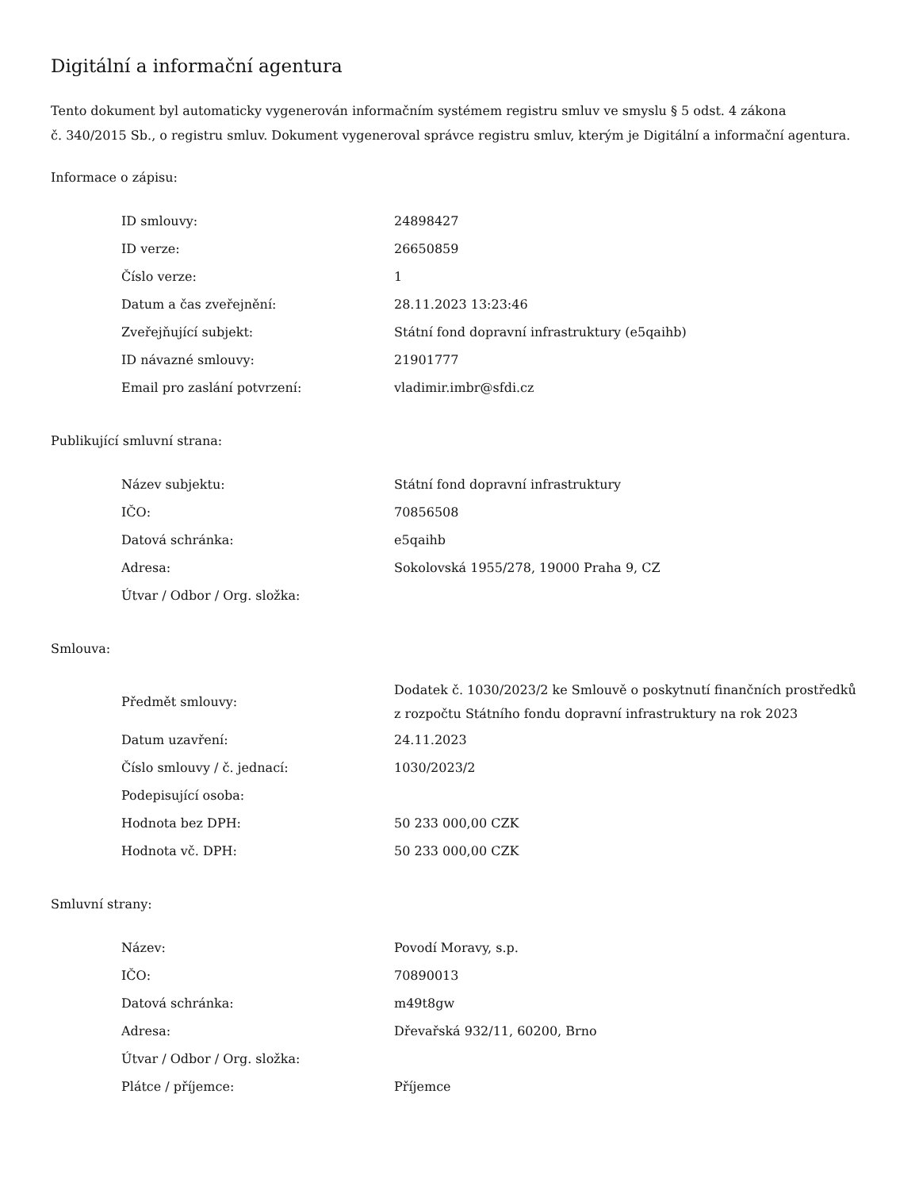Digitální a informační agentura
Tento dokument byl automaticky vygenerován informačním systémem registru smluv ve smyslu § 5 odst. 4 zákona
č. 340/2015 Sb., o registru smluv. Dokument vygeneroval správce registru smluv, kterým je Digitální a informační agentura.
Informace o zápisu:
| ID smlouvy: | 24898427 |
| ID verze: | 26650859 |
| Číslo verze: | 1 |
| Datum a čas zveřejnění: | 28.11.2023 13:23:46 |
| Zveřejňující subjekt: | Státní fond dopravní infrastruktury (e5qaihb) |
| ID návazné smlouvy: | 21901777 |
| Email pro zaslání potvrzení: | vladimir.imbr@sfdi.cz |
Publikující smluvní strana:
| Název subjektu: | Státní fond dopravní infrastruktury |
| IČO: | 70856508 |
| Datová schránka: | e5qaihb |
| Adresa: | Sokolovská 1955/278, 19000 Praha 9, CZ |
| Útvar / Odbor / Org. složka: | |
Smlouva:
| Předmět smlouvy: | Dodatek č. 1030/2023/2 ke Smlouvě o poskytnutí finančních prostředků z rozpočtu Státního fondu dopravní infrastruktury na rok 2023 |
| Datum uzavření: | 24.11.2023 |
| Číslo smlouvy / č. jednací: | 1030/2023/2 |
| Podepisující osoba: | |
| Hodnota bez DPH: | 50 233 000,00 CZK |
| Hodnota vč. DPH: | 50 233 000,00 CZK |
Smluvní strany:
| Název: | Povodí Moravy, s.p. |
| IČO: | 70890013 |
| Datová schránka: | m49t8gw |
| Adresa: | Dřevařská 932/11, 60200, Brno |
| Útvar / Odbor / Org. složka: | |
| Plátce / příjemce: | Příjemce |